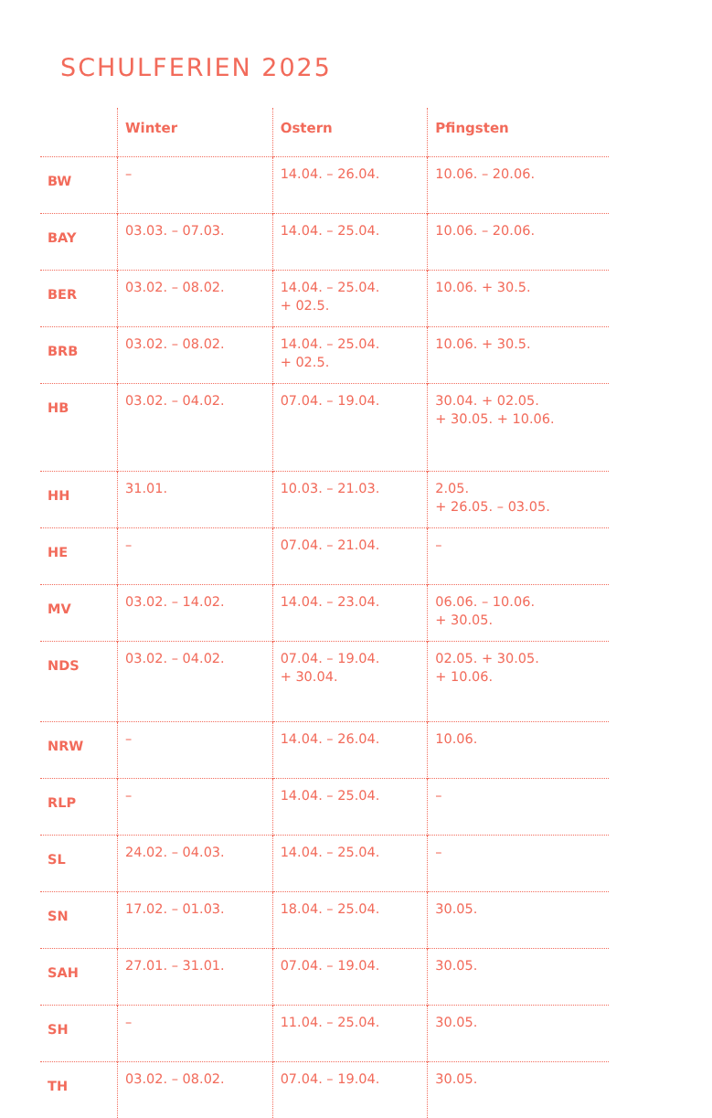SCHULFERIEN 2025
| | Winter | Ostern | Pfingsten |
| --- | --- | --- | --- |
| BW | – | 14.04. – 26.04. | 10.06. – 20.06. |
| BAY | 03.03. – 07.03. | 14.04. – 25.04. | 10.06. – 20.06. |
| BER | 03.02. – 08.02. | 14.04. – 25.04. + 02.5. | 10.06. + 30.5. |
| BRB | 03.02. – 08.02. | 14.04. – 25.04. + 02.5. | 10.06. + 30.5. |
| HB | 03.02. – 04.02. | 07.04. – 19.04. | 30.04. + 02.05. + 30.05. + 10.06. |
| HH | 31.01. | 10.03. – 21.03. | 2.05. + 26.05. – 03.05. |
| HE | – | 07.04. – 21.04. | – |
| MV | 03.02. – 14.02. | 14.04. – 23.04. | 06.06. – 10.06. + 30.05. |
| NDS | 03.02. – 04.02. | 07.04. – 19.04. + 30.04. | 02.05. + 30.05. + 10.06. |
| NRW | – | 14.04. – 26.04. | 10.06. |
| RLP | – | 14.04. – 25.04. | – |
| SL | 24.02. – 04.03. | 14.04. – 25.04. | – |
| SN | 17.02. – 01.03. | 18.04. – 25.04. | 30.05. |
| SAH | 27.01. – 31.01. | 07.04. – 19.04. | 30.05. |
| SH | – | 11.04. – 25.04. | 30.05. |
| TH | 03.02. – 08.02. | 07.04. – 19.04. | 30.05. |